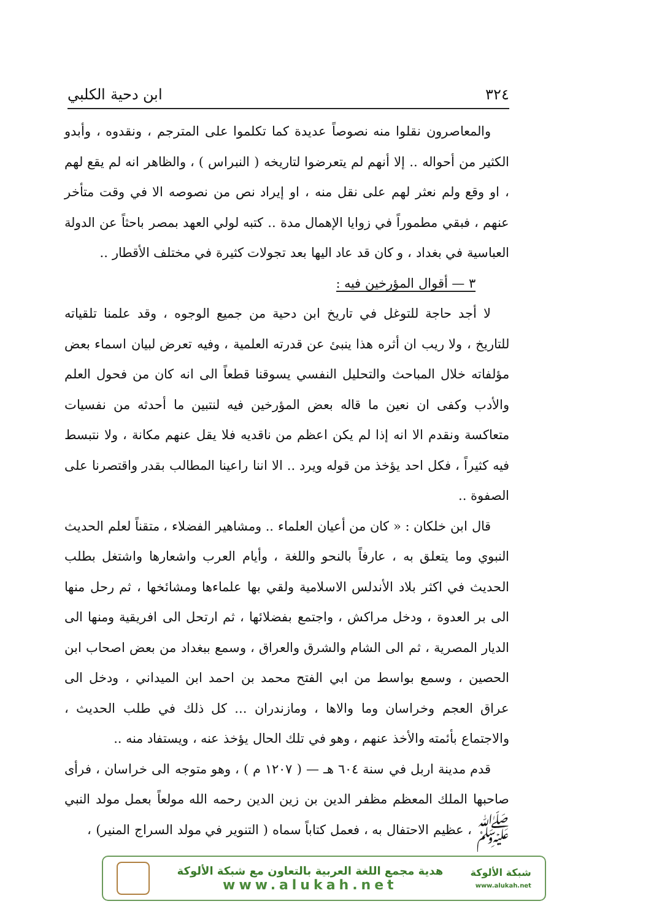٣٢٤ ابن دحية الكلبي
والمعاصرون نقلوا منه نصوصاً عديدة كما تكلموا على المترجم ، ونقدوه ، وأبدو الكثير من أحواله .. إلا أنهم لم يتعرضوا لتاريخه ( النبراس ) ، والظاهر انه لم يقع لهم ، او وقع ولم نعثر لهم على نقل منه ، او إيراد نص من نصوصه الا في وقت متأخر عنهم ، فبقي مطموراً في زوايا الإهمال مدة .. كتبه لولي العهد بمصر باحثاً عن الدولة العباسية في بغداد ، و كان قد عاد اليها بعد تجولات كثيرة في مختلف الأقطار ..
٣ — أقوال المؤرخين فيه :
لا أجد حاجة للتوغل في تاريخ ابن دحية من جميع الوجوه ، وقد علمنا تلقياته للتاريخ ، ولا ريب ان أثره هذا ينبئ عن قدرته العلمية ، وفيه تعرض لبيان اسماء بعض مؤلفاته خلال المباحث والتحليل النفسي يسوقنا قطعاً الى انه كان من فحول العلم والأدب وكفى ان نعين ما قاله بعض المؤرخين فيه لنتبين ما أحدثه من نفسيات متعاكسة ونقدم الا انه إذا لم يكن اعظم من ناقديه فلا يقل عنهم مكانة ، ولا نتبسط فيه كثيراً ، فكل احد يؤخذ من قوله ويرد .. الا اننا راعينا المطالب بقدر واقتصرنا على الصفوة ..
قال ابن خلكان : « كان من أعيان العلماء .. ومشاهير الفضلاء ، متقناً لعلم الحديث النبوي وما يتعلق به ، عارفاً بالنحو واللغة ، وأيام العرب واشعارها واشتغل بطلب الحديث في اكثر بلاد الأندلس الاسلامية ولقي بها علماءها ومشائخها ، ثم رحل منها الى بر العدوة ، ودخل مراكش ، واجتمع بفضلائها ، ثم ارتحل الى افريقية ومنها الى الديار المصرية ، ثم الى الشام والشرق والعراق ، وسمع ببغداد من بعض اصحاب ابن الحصين ، وسمع بواسط من ابي الفتح محمد بن احمد ابن الميداني ، ودخل الى عراق العجم وخراسان وما والاها ، ومازندران ... كل ذلك في طلب الحديث ، والاجتماع بأئمته والأخذ عنهم ، وهو في تلك الحال يؤخذ عنه ، ويستفاد منه ..
قدم مدينة اربل في سنة ٦٠٤ هـ — ( ١٢٠٧ م ) ، وهو متوجه الى خراسان ، فرأى صاحبها الملك المعظم مظفر الدين بن زين الدين رحمه الله مولعاً بعمل مولد النبي ﷺ ، عظيم الاحتفال به ، فعمل كتاباً سماه ( التنوير في مولد السراج المنير) ،
شبكة الألوكة
www.alukah.net
هدية مجمع اللغة العربية بالتعاون مع شبكة الألوكة
www.alukah.net